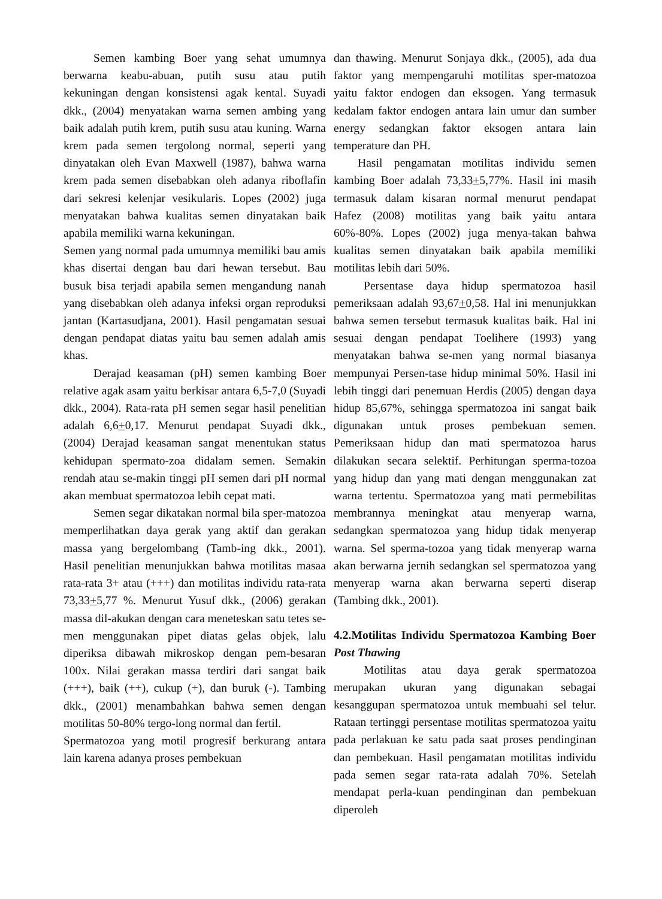Semen kambing Boer yang sehat umumnya berwarna keabu-abuan, putih susu atau putih kekuningan dengan konsistensi agak kental. Suyadi dkk., (2004) menyatakan warna semen ambing yang baik adalah putih krem, putih susu atau kuning. Warna krem pada semen tergolong normal, seperti yang dinyatakan oleh Evan Maxwell (1987), bahwa warna krem pada semen disebabkan oleh adanya riboflafin dari sekresi kelenjar vesikularis. Lopes (2002) juga menyatakan bahwa kualitas semen dinyatakan baik apabila memiliki warna kekuningan.
Semen yang normal pada umumnya memiliki bau amis khas disertai dengan bau dari hewan tersebut. Bau busuk bisa terjadi apabila semen mengandung nanah yang disebabkan oleh adanya infeksi organ reproduksi jantan (Kartasudjana, 2001). Hasil pengamatan sesuai dengan pendapat diatas yaitu bau semen adalah amis khas.
Derajad keasaman (pH) semen kambing Boer relative agak asam yaitu berkisar antara 6,5-7,0 (Suyadi dkk., 2004). Rata-rata pH semen segar hasil penelitian adalah 6,6+0,17. Menurut pendapat Suyadi dkk., (2004) Derajad keasaman sangat menentukan status kehidupan spermato-zoa didalam semen. Semakin rendah atau se-makin tinggi pH semen dari pH normal akan membuat spermatozoa lebih cepat mati.
Semen segar dikatakan normal bila sper-matozoa memperlihatkan daya gerak yang aktif dan gerakan massa yang bergelombang (Tamb-ing dkk., 2001). Hasil penelitian menunjukkan bahwa motilitas masaa rata-rata 3+ atau (+++) dan motilitas individu rata-rata 73,33+5,77 %. Menurut Yusuf dkk., (2006) gerakan massa dil-akukan dengan cara meneteskan satu tetes se-men menggunakan pipet diatas gelas objek, lalu diperiksa dibawah mikroskop dengan pem-besaran 100x. Nilai gerakan massa terdiri dari sangat baik (+++), baik (++), cukup (+), dan buruk (-). Tambing dkk., (2001) menambahkan bahwa semen dengan motilitas 50-80% tergo-long normal dan fertil.
Spermatozoa yang motil progresif berkurang antara lain karena adanya proses pembekuan
dan thawing. Menurut Sonjaya dkk., (2005), ada dua faktor yang mempengaruhi motilitas sper-matozoa yaitu faktor endogen dan eksogen. Yang termasuk kedalam faktor endogen antara lain umur dan sumber energy sedangkan faktor eksogen antara lain temperature dan PH.
Hasil pengamatan motilitas individu semen kambing Boer adalah 73,33+5,77%. Hasil ini masih termasuk dalam kisaran normal menurut pendapat Hafez (2008) motilitas yang baik yaitu antara 60%-80%. Lopes (2002) juga menya-takan bahwa kualitas semen dinyatakan baik apabila memiliki motilitas lebih dari 50%.
Persentase daya hidup spermatozoa hasil pemeriksaan adalah 93,67+0,58. Hal ini menunjukkan bahwa semen tersebut termasuk kualitas baik. Hal ini sesuai dengan pendapat Toelihere (1993) yang menyatakan bahwa se-men yang normal biasanya mempunyai Persen-tase hidup minimal 50%. Hasil ini lebih tinggi dari penemuan Herdis (2005) dengan daya hidup 85,67%, sehingga spermatozoa ini sangat baik digunakan untuk proses pembekuan semen. Pemeriksaan hidup dan mati spermatozoa harus dilakukan secara selektif. Perhitungan sperma-tozoa yang hidup dan yang mati dengan menggunakan zat warna tertentu. Spermatozoa yang mati permebilitas membrannya meningkat atau menyerap warna, sedangkan spermatozoa yang hidup tidak menyerap warna. Sel sperma-tozoa yang tidak menyerap warna akan berwarna jernih sedangkan sel spermatozoa yang menyerap warna akan berwarna seperti diserap (Tambing dkk., 2001).
4.2.Motilitas Individu Spermatozoa Kambing Boer Post Thawing
Motilitas atau daya gerak spermatozoa merupakan ukuran yang digunakan sebagai kesanggupan spermatozoa untuk membuahi sel telur. Rataan tertinggi persentase motilitas spermatozoa yaitu pada perlakuan ke satu pada saat proses pendinginan dan pembekuan. Hasil pengamatan motilitas individu pada semen segar rata-rata adalah 70%. Setelah mendapat perla-kuan pendinginan dan pembekuan diperoleh